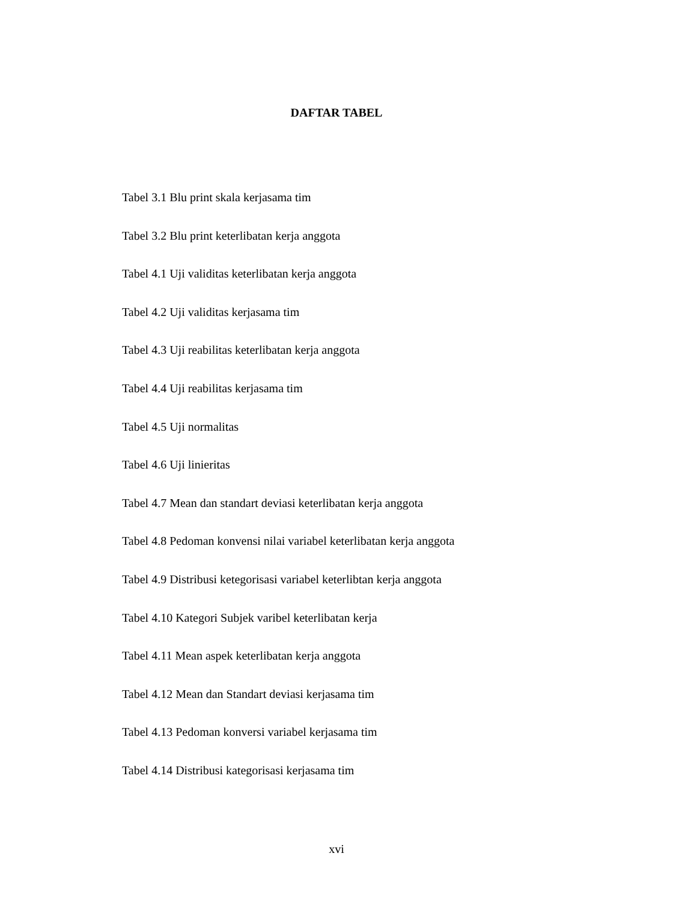DAFTAR TABEL
Tabel 3.1 Blu print skala kerjasama tim
Tabel 3.2 Blu print keterlibatan kerja anggota
Tabel 4.1 Uji validitas keterlibatan kerja anggota
Tabel 4.2 Uji validitas kerjasama tim
Tabel 4.3 Uji reabilitas keterlibatan kerja anggota
Tabel 4.4 Uji reabilitas kerjasama tim
Tabel 4.5 Uji normalitas
Tabel 4.6 Uji linieritas
Tabel 4.7 Mean dan standart deviasi keterlibatan kerja anggota
Tabel 4.8 Pedoman konvensi nilai variabel keterlibatan kerja anggota
Tabel 4.9 Distribusi ketegorisasi variabel keterlibtan kerja anggota
Tabel 4.10 Kategori Subjek varibel keterlibatan kerja
Tabel 4.11 Mean aspek keterlibatan kerja anggota
Tabel 4.12 Mean dan Standart deviasi kerjasama tim
Tabel 4.13 Pedoman konversi variabel kerjasama tim
Tabel 4.14 Distribusi kategorisasi kerjasama tim
xvi